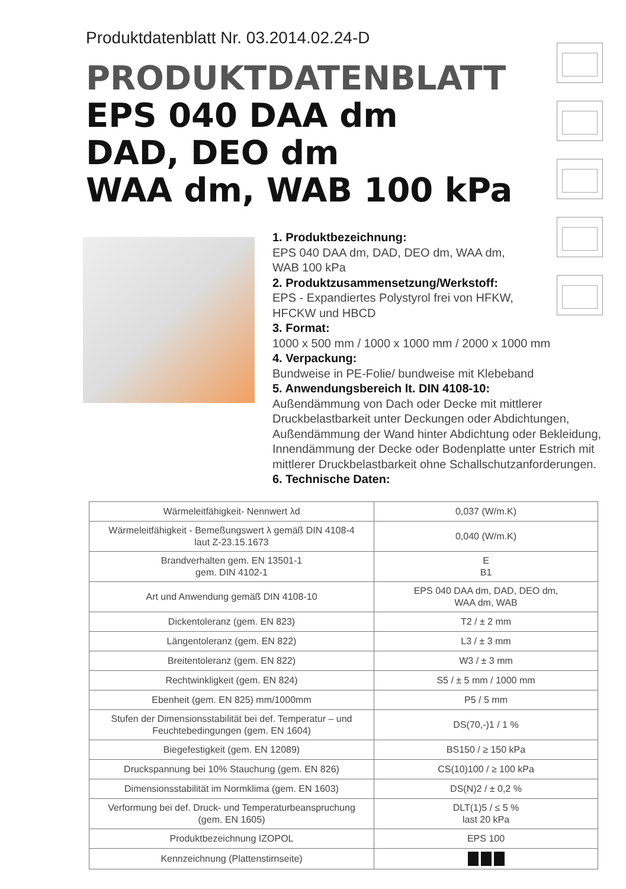Produktdatenblatt Nr. 03.2014.02.24-D
PRODUKTDATENBLATT
EPS 040 DAA dm
DAD, DEO dm
WAA dm, WAB 100 kPa
1. Produktbezeichnung:
EPS 040 DAA dm, DAD, DEO dm, WAA dm,
WAB 100 kPa
2. Produktzusammensetzung/Werkstoff:
EPS - Expandiertes Polystyrol frei von HFKW,
HFCKW und HBCD
3. Format:
1000 x 500 mm / 1000 x 1000 mm / 2000 x 1000 mm
4. Verpackung:
Bundweise in PE-Folie/ bundweise mit Klebeband
5. Anwendungsbereich lt. DIN 4108-10:
Außendämmung von Dach oder Decke mit mittlerer Druckbelastbarkeit unter Deckungen oder Abdichtungen, Außendämmung der Wand hinter Abdichtung oder Bekleidung, Innendämmung der Decke oder Bodenplatte unter Estrich mit mittlerer Druckbelastbarkeit ohne Schallschutzanforderungen.
6. Technische Daten:
| Wärmeleitfähigkeit- Nennwert λd | 0,037 (W/m.K) |
| Wärmeleitfähigkeit - Bemeßungswert λ gemäß DIN 4108-4 laut Z-23.15.1673 | 0,040 (W/m.K) |
| Brandverhalten gem. EN 13501-1 gem. DIN 4102-1 | E B1 |
| Art und Anwendung gemäß DIN 4108-10 | EPS 040 DAA dm, DAD, DEO dm, WAA dm, WAB |
| Dickentoleranz (gem. EN 823) | T2 / ± 2 mm |
| Längentoleranz (gem. EN 822) | L3 / ± 3 mm |
| Breitentoleranz (gem. EN 822) | W3 / ± 3 mm |
| Rechtwinkligkeit (gem. EN 824) | S5 / ± 5 mm / 1000 mm |
| Ebenheit (gem. EN 825) mm/1000mm | P5 / 5 mm |
| Stufen der Dimensionsstabilität bei def. Temperatur – und Feuchtebedingungen (gem. EN 1604) | DS(70,-)1 / 1 % |
| Biegefestigkeit (gem. EN 12089) | BS150 / ≥ 150 kPa |
| Druckspannung bei 10% Stauchung (gem. EN 826) | CS(10)100 / ≥ 100 kPa |
| Dimensionsstabilität im Normklima (gem. EN 1603) | DS(N)2 / ± 0,2 % |
| Verformung bei def. Druck- und Temperaturbeanspruchung (gem. EN 1605) | DLT(1)5 / ≤ 5 % last 20 kPa |
| Produktbezeichnung IZOPOL | EPS 100 |
| Kennzeichnung (Plattenstirnseite) | |